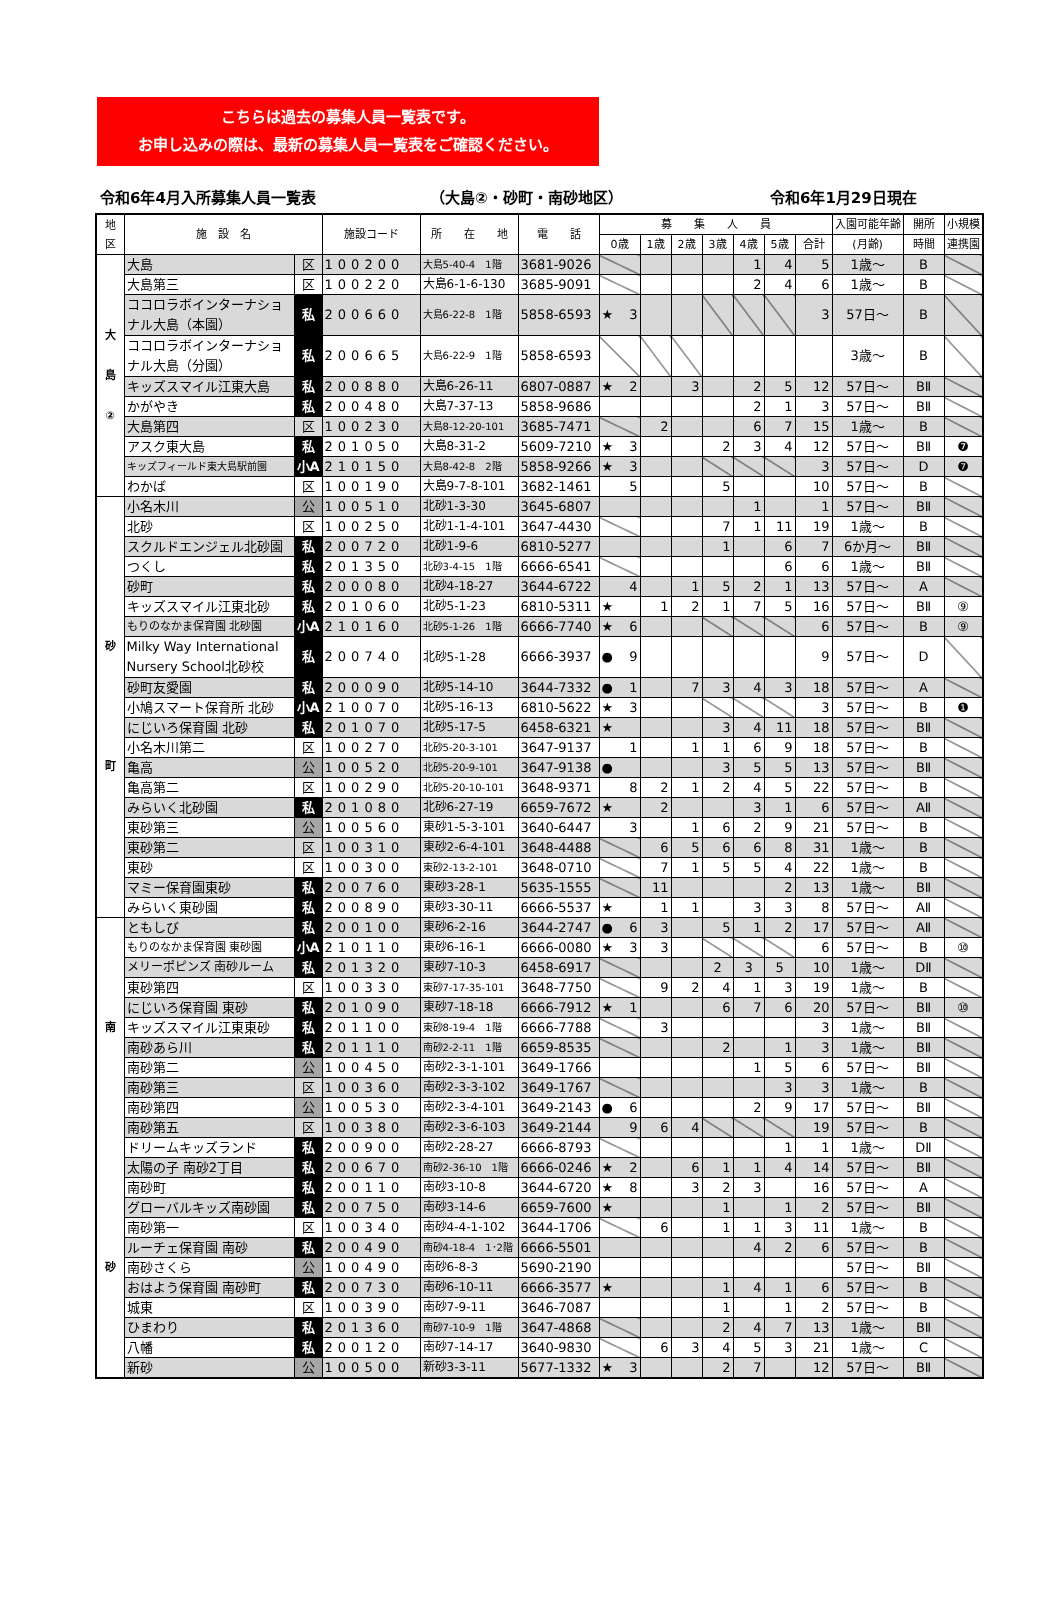こちらは過去の募集人員一覧表です。
お申し込みの際は、最新の募集人員一覧表をご確認ください。
令和6年4月入所募集人員一覧表 （大島②・砂町・南砂地区） 令和6年1月29日現在
| 地 区 | 施 設 名 | | 施設コード | 所 在 地 | 電 話 | 募 集 人 員 | | | | | | | 入園可能年齢 | 開所 | 小規模 |
| --- | --- | --- | --- | --- | --- | --- | --- | --- | --- | --- | --- | --- | --- | --- | --- |
| | | | | | | 0歳 | 1歳 | 2歳 | 3歳 | 4歳 | 5歳 | 合計 | (月齢) | 時間 | 連携園 |
| 大 島 ② | 大島 | 区 | 100200 | 大島5-40-4 1階 | 3681-9026 | | | | | 1 | 4 | 5 | 1歳～ | B | |
| | 大島第三 | 区 | 100220 | 大島6-1-6-130 | 3685-9091 | | | | | 2 | 4 | 6 | 1歳～ | B | |
| | ココロラボインターナショナル大島（本園） | 私 | 200660 | 大島6-22-8 1階 | 5858-6593 | ★ 3 | | | | | | 3 | 57日～ | B | |
| | ココロラボインターナショナル大島（分園） | 私 | 200665 | 大島6-22-9 1階 | 5858-6593 | | | | | | | | 3歳～ | B | |
| | キッズスマイル江東大島 | 私 | 200880 | 大島6-26-11 | 6807-0887 | ★ 2 | | 3 | | 2 | 5 | 12 | 57日～ | BⅡ | |
| | かがやき | 私 | 200480 | 大島7-37-13 | 5858-9686 | | | | | 2 | 1 | 3 | 57日～ | BⅡ | |
| | 大島第四 | 区 | 100230 | 大島8-12-20-101 | 3685-7471 | | 2 | | | 6 | 7 | 15 | 1歳～ | B | |
| | アスク東大島 | 私 | 201050 | 大島8-31-2 | 5609-7210 | ★ 3 | | | 2 | 3 | 4 | 12 | 57日～ | BⅡ | ❼ |
| | キッズフィールド東大島駅前園 | 小A | 210150 | 大島8-42-8 2階 | 5858-9266 | ★ 3 | | | | | | 3 | 57日～ | D | ❼ |
| | わかば | 区 | 100190 | 大島9-7-8-101 | 3682-1461 | 5 | | | 5 | | | 10 | 57日～ | B | |
| 砂 町 | 小名木川 | 公 | 100510 | 北砂1-3-30 | 3645-6807 | | | | | 1 | | 1 | 57日～ | BⅡ | |
| | 北砂 | 区 | 100250 | 北砂1-1-4-101 | 3647-4430 | | | | 7 | 1 | 11 | 19 | 1歳～ | B | |
| | スクルドエンジェル北砂園 | 私 | 200720 | 北砂1-9-6 | 6810-5277 | | | | 1 | | 6 | 7 | 6か月～ | BⅡ | |
| | つくし | 私 | 201350 | 北砂3-4-15 1階 | 6666-6541 | | | | | | 6 | 6 | 1歳～ | BⅡ | |
| | 砂町 | 私 | 200080 | 北砂4-18-27 | 3644-6722 | 4 | | 1 | 5 | 2 | 1 | 13 | 57日～ | A | |
| | キッズスマイル江東北砂 | 私 | 201060 | 北砂5-1-23 | 6810-5311 | ★ | 1 | 2 | 1 | 7 | 5 | 16 | 57日～ | BⅡ | ⑨ |
| | もりのなかま保育園 北砂園 | 小A | 210160 | 北砂5-1-26 1階 | 6666-7740 | ★ 6 | | | | | | 6 | 57日～ | B | ⑨ |
| | Milky Way International Nursery School北砂校 | 私 | 200740 | 北砂5-1-28 | 6666-3937 | ● 9 | | | | | | 9 | 57日～ | D | |
| | 砂町友愛園 | 私 | 200090 | 北砂5-14-10 | 3644-7332 | ● 1 | | 7 | 3 | 4 | 3 | 18 | 57日～ | A | |
| | 小鳩スマート保育所 北砂 | 小A | 210070 | 北砂5-16-13 | 6810-5622 | ★ 3 | | | | | | 3 | 57日～ | B | ❶ |
| | にじいろ保育園 北砂 | 私 | 201070 | 北砂5-17-5 | 6458-6321 | ★ | | | 3 | 4 | 11 | 18 | 57日～ | BⅡ | |
| | 小名木川第二 | 区 | 100270 | 北砂5-20-3-101 | 3647-9137 | 1 | | 1 | 1 | 6 | 9 | 18 | 57日～ | B | |
| | 亀高 | 公 | 100520 | 北砂5-20-9-101 | 3647-9138 | ● | | | 3 | 5 | 5 | 13 | 57日～ | BⅡ | |
| | 亀高第二 | 区 | 100290 | 北砂5-20-10-101 | 3648-9371 | 8 | 2 | 1 | 2 | 4 | 5 | 22 | 57日～ | B | |
| | みらいく北砂園 | 私 | 201080 | 北砂6-27-19 | 6659-7672 | ★ | 2 | | | 3 | 1 | 6 | 57日～ | AⅡ | |
| | 東砂第三 | 公 | 100560 | 東砂1-5-3-101 | 3640-6447 | 3 | | 1 | 6 | 2 | 9 | 21 | 57日～ | B | |
| | 東砂第二 | 区 | 100310 | 東砂2-6-4-101 | 3648-4488 | | 6 | 5 | 6 | 6 | 8 | 31 | 1歳～ | B | |
| | 東砂 | 区 | 100300 | 東砂2-13-2-101 | 3648-0710 | | 7 | 1 | 5 | 5 | 4 | 22 | 1歳～ | B | |
| | マミー保育園東砂 | 私 | 200760 | 東砂3-28-1 | 5635-1555 | | 11 | | | | 2 | 13 | 1歳～ | BⅡ | |
| | みらいく東砂園 | 私 | 200890 | 東砂3-30-11 | 6666-5537 | ★ | 1 | 1 | | 3 | 3 | 8 | 57日～ | AⅡ | |
| 南 砂 | ともしび | 私 | 200100 | 東砂6-2-16 | 3644-2747 | ● 6 | 3 | | 5 | 1 | 2 | 17 | 57日～ | AⅡ | |
| | もりのなかま保育園 東砂園 | 小A | 210110 | 東砂6-16-1 | 6666-0080 | ★ 3 | 3 | | | | | 6 | 57日～ | B | ⑩ |
| | メリーポピンズ 南砂ルーム | 私 | 201320 | 東砂7-10-3 | 6458-6917 | | | | 2 | 3 | 5 | 10 | 1歳～ | DⅡ | |
| | 東砂第四 | 区 | 100330 | 東砂7-17-35-101 | 3648-7750 | | 9 | 2 | 4 | 1 | 3 | 19 | 1歳～ | B | |
| | にじいろ保育園 東砂 | 私 | 201090 | 東砂7-18-18 | 6666-7912 | ★ 1 | | | 6 | 7 | 6 | 20 | 57日～ | BⅡ | ⑩ |
| | キッズスマイル江東東砂 | 私 | 201100 | 東砂8-19-4 1階 | 6666-7788 | | 3 | | | | | 3 | 1歳～ | BⅡ | |
| | 南砂あら川 | 私 | 201110 | 南砂2-2-11 1階 | 6659-8535 | | | | 2 | | 1 | 3 | 1歳～ | BⅡ | |
| | 南砂第二 | 公 | 100450 | 南砂2-3-1-101 | 3649-1766 | | | | | 1 | 5 | 6 | 57日～ | BⅡ | |
| | 南砂第三 | 区 | 100360 | 南砂2-3-3-102 | 3649-1767 | | | | | | 3 | 3 | 1歳～ | B | |
| | 南砂第四 | 公 | 100530 | 南砂2-3-4-101 | 3649-2143 | ● 6 | | | | 2 | 9 | 17 | 57日～ | BⅡ | |
| | 南砂第五 | 区 | 100380 | 南砂2-3-6-103 | 3649-2144 | 9 | 6 | 4 | | | | 19 | 57日～ | B | |
| | ドリームキッズランド | 私 | 200900 | 南砂2-28-27 | 6666-8793 | | | | | | 1 | 1 | 1歳～ | DⅡ | |
| | 太陽の子 南砂2丁目 | 私 | 200670 | 南砂2-36-10 1階 | 6666-0246 | ★ 2 | | 6 | 1 | 1 | 4 | 14 | 57日～ | BⅡ | |
| | 南砂町 | 私 | 200110 | 南砂3-10-8 | 3644-6720 | ★ 8 | | 3 | 2 | 3 | | 16 | 57日～ | A | |
| | グローバルキッズ南砂園 | 私 | 200750 | 南砂3-14-6 | 6659-7600 | ★ | | | 1 | | 1 | 2 | 57日～ | BⅡ | |
| | 南砂第一 | 区 | 100340 | 南砂4-4-1-102 | 3644-1706 | | 6 | | 1 | 1 | 3 | 11 | 1歳～ | B | |
| | ルーチェ保育園 南砂 | 私 | 200490 | 南砂4-18-4 1･2階 | 6666-5501 | | | | | 4 | 2 | 6 | 57日～ | B | |
| | 南砂さくら | 公 | 100490 | 南砂6-8-3 | 5690-2190 | | | | | | | | 57日～ | BⅡ | |
| | おはよう保育園 南砂町 | 私 | 200730 | 南砂6-10-11 | 6666-3577 | ★ | | | 1 | 4 | 1 | 6 | 57日～ | B | |
| | 城東 | 区 | 100390 | 南砂7-9-11 | 3646-7087 | | | | 1 | | 1 | 2 | 57日～ | B | |
| | ひまわり | 私 | 201360 | 南砂7-10-9 1階 | 3647-4868 | | | | 2 | 4 | 7 | 13 | 1歳～ | BⅡ | |
| | 八幡 | 私 | 200120 | 南砂7-14-17 | 3640-9830 | | 6 | 3 | 4 | 5 | 3 | 21 | 1歳～ | C | |
| | 新砂 | 公 | 100500 | 新砂3-3-11 | 5677-1332 | ★ 3 | | | 2 | 7 | | 12 | 57日～ | BⅡ | |